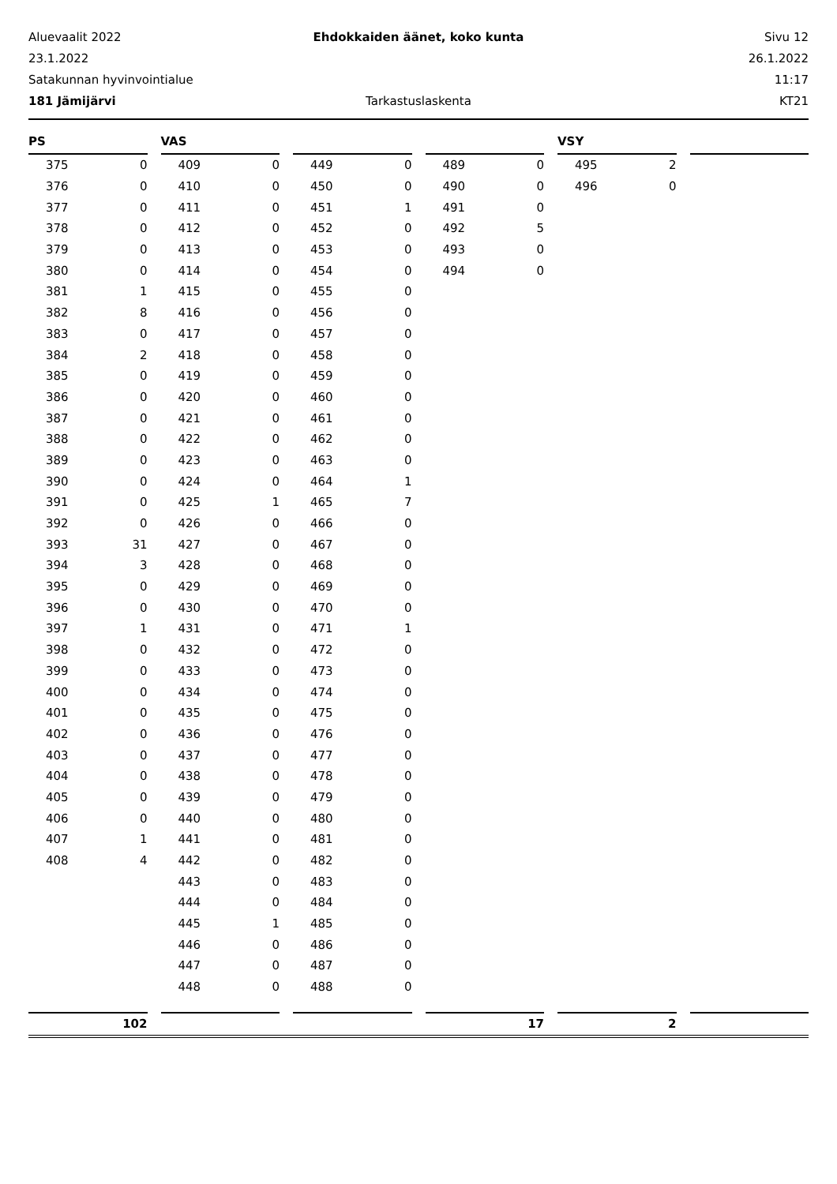Aluevaalit 2022 Ehdokkaiden äänet, koko kunta Sivu 12
23.1.2022 26.1.2022
Satakunnan hyvinvointialue 11:17
181 Jämijärvi Tarkastuslaskenta KT21
PS
| 375 | 0 |
| 376 | 0 |
| 377 | 0 |
| 378 | 0 |
| 379 | 0 |
| 380 | 0 |
| 381 | 1 |
| 382 | 8 |
| 383 | 0 |
| 384 | 2 |
| 385 | 0 |
| 386 | 0 |
| 387 | 0 |
| 388 | 0 |
| 389 | 0 |
| 390 | 0 |
| 391 | 0 |
| 392 | 0 |
| 393 | 31 |
| 394 | 3 |
| 395 | 0 |
| 396 | 0 |
| 397 | 1 |
| 398 | 0 |
| 399 | 0 |
| 400 | 0 |
| 401 | 0 |
| 402 | 0 |
| 403 | 0 |
| 404 | 0 |
| 405 | 0 |
| 406 | 0 |
| 407 | 1 |
| 408 | 4 |
102
VAS
| 409 | 0 |
| 410 | 0 |
| 411 | 0 |
| 412 | 0 |
| 413 | 0 |
| 414 | 0 |
| 415 | 0 |
| 416 | 0 |
| 417 | 0 |
| 418 | 0 |
| 419 | 0 |
| 420 | 0 |
| 421 | 0 |
| 422 | 0 |
| 423 | 0 |
| 424 | 0 |
| 425 | 1 |
| 426 | 0 |
| 427 | 0 |
| 428 | 0 |
| 429 | 0 |
| 430 | 0 |
| 431 | 0 |
| 432 | 0 |
| 433 | 0 |
| 434 | 0 |
| 435 | 0 |
| 436 | 0 |
| 437 | 0 |
| 438 | 0 |
| 439 | 0 |
| 440 | 0 |
| 441 | 0 |
| 442 | 0 |
| 443 | 0 |
| 444 | 0 |
| 445 | 1 |
| 446 | 0 |
| 447 | 0 |
| 448 | 0 |
| 449 | 0 |
| 450 | 0 |
| 451 | 1 |
| 452 | 0 |
| 453 | 0 |
| 454 | 0 |
| 455 | 0 |
| 456 | 0 |
| 457 | 0 |
| 458 | 0 |
| 459 | 0 |
| 460 | 0 |
| 461 | 0 |
| 462 | 0 |
| 463 | 0 |
| 464 | 1 |
| 465 | 7 |
| 466 | 0 |
| 467 | 0 |
| 468 | 0 |
| 469 | 0 |
| 470 | 0 |
| 471 | 1 |
| 472 | 0 |
| 473 | 0 |
| 474 | 0 |
| 475 | 0 |
| 476 | 0 |
| 477 | 0 |
| 478 | 0 |
| 479 | 0 |
| 480 | 0 |
| 481 | 0 |
| 482 | 0 |
| 483 | 0 |
| 484 | 0 |
| 485 | 0 |
| 486 | 0 |
| 487 | 0 |
| 488 | 0 |
| 489 | 0 |
| 490 | 0 |
| 491 | 0 |
| 492 | 5 |
| 493 | 0 |
| 494 | 0 |
17
VSY
| 495 | 2 |
| 496 | 0 |
2